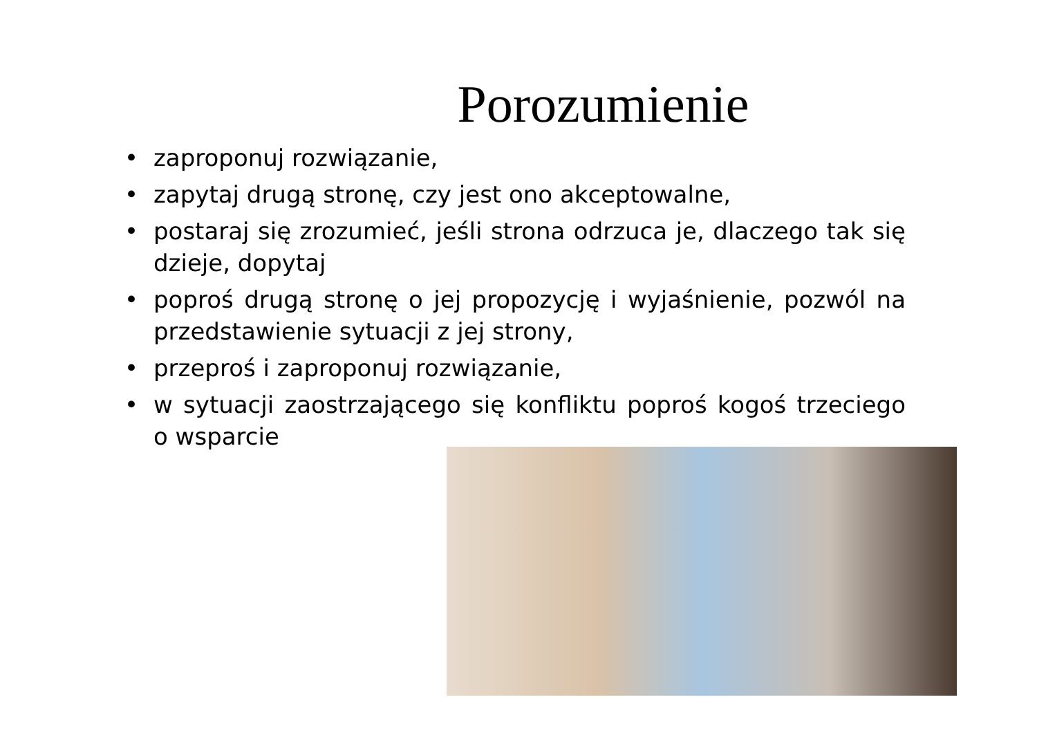Porozumienie
• zaproponuj rozwiązanie,
• zapytaj drugą stronę, czy jest ono akceptowalne,
• postaraj się zrozumieć, jeśli strona odrzuca je, dlaczego tak się dzieje, dopytaj
• poproś drugą stronę o jej propozycję i wyjaśnienie, pozwól na przedstawienie sytuacji z jej strony,
• przeproś i zaproponuj rozwiązanie,
• w sytuacji zaostrzającego się konfliktu poproś kogoś trzeciego o wsparcie